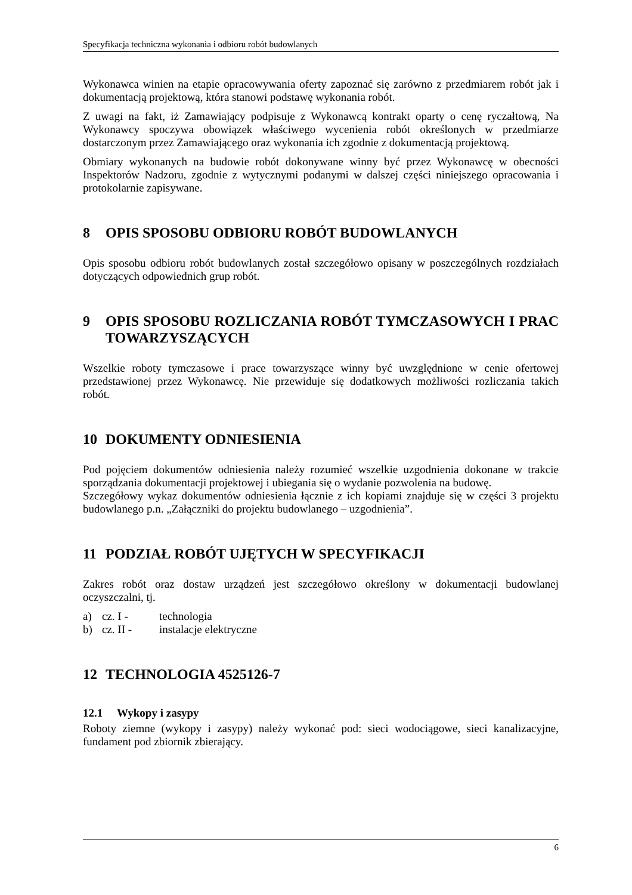Specyfikacja techniczna wykonania i odbioru robót budowlanych
Wykonawca winien na etapie opracowywania oferty zapoznać się zarówno z przedmiarem robót jak i dokumentacją projektową, która stanowi podstawę wykonania robót.
Z uwagi na fakt, iż Zamawiający podpisuje z Wykonawcą kontrakt oparty o cenę ryczałtową, Na Wykonawcy spoczywa obowiązek właściwego wycenienia robót określonych w przedmiarze dostarczonym przez Zamawiającego oraz wykonania ich zgodnie z dokumentacją projektową.
Obmiary wykonanych na budowie robót dokonywane winny być przez Wykonawcę w obecności Inspektorów Nadzoru, zgodnie z wytycznymi podanymi w dalszej części niniejszego opracowania i protokolarnie zapisywane.
8 OPIS SPOSOBU ODBIORU ROBÓT BUDOWLANYCH
Opis sposobu odbioru robót budowlanych został szczegółowo opisany w poszczególnych rozdziałach dotyczących odpowiednich grup robót.
9 OPIS SPOSOBU ROZLICZANIA ROBÓT TYMCZASOWYCH I PRAC TOWARZYSZĄCYCH
Wszelkie roboty tymczasowe i prace towarzyszące winny być uwzględnione w cenie ofertowej przedstawionej przez Wykonawcę. Nie przewiduje się dodatkowych możliwości rozliczania takich robót.
10 DOKUMENTY ODNIESIENIA
Pod pojęciem dokumentów odniesienia należy rozumieć wszelkie uzgodnienia dokonane w trakcie sporządzania dokumentacji projektowej i ubiegania się o wydanie pozwolenia na budowę.
Szczegółowy wykaz dokumentów odniesienia łącznie z ich kopiami znajduje się w części 3 projektu budowlanego p.n. „Załączniki do projektu budowlanego – uzgodnienia”.
11 PODZIAŁ ROBÓT UJĘTYCH W SPECYFIKACJI
Zakres robót oraz dostaw urządzeń jest szczegółowo określony w dokumentacji budowlanej oczyszczalni, tj.
a) cz. I - technologia
b) cz. II - instalacje elektryczne
12 TECHNOLOGIA 4525126-7
12.1 Wykopy i zasypy
Roboty ziemne (wykopy i zasypy) należy wykonać pod: sieci wodociągowe, sieci kanalizacyjne, fundament pod zbiornik zbierający.
6